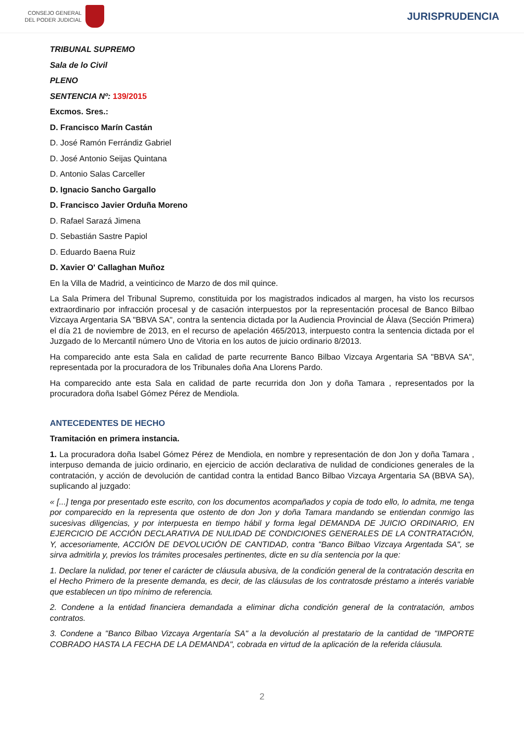CONSEJO GENERAL
DEL PODER JUDICIAL
JURISPRUDENCIA
TRIBUNAL SUPREMO
Sala de lo Civil
PLENO
SENTENCIA Nº: 139/2015
Excmos. Sres.:
D. Francisco Marín Castán
D. José Ramón Ferrándiz Gabriel
D. José Antonio Seijas Quintana
D. Antonio Salas Carceller
D. Ignacio Sancho Gargallo
D. Francisco Javier Orduña Moreno
D. Rafael Sarazá Jimena
D. Sebastián Sastre Papiol
D. Eduardo Baena Ruiz
D. Xavier O' Callaghan Muñoz
En la Villa de Madrid, a veinticinco de Marzo de dos mil quince.
La Sala Primera del Tribunal Supremo, constituida por los magistrados indicados al margen, ha visto los recursos extraordinario por infracción procesal y de casación interpuestos por la representación procesal de Banco Bilbao Vizcaya Argentaria SA "BBVA SA", contra la sentencia dictada por la Audiencia Provincial de Álava (Sección Primera) el día 21 de noviembre de 2013, en el recurso de apelación 465/2013, interpuesto contra la sentencia dictada por el Juzgado de lo Mercantil número Uno de Vitoria en los autos de juicio ordinario 8/2013.
Ha comparecido ante esta Sala en calidad de parte recurrente Banco Bilbao Vizcaya Argentaria SA "BBVA SA", representada por la procuradora de los Tribunales doña Ana Llorens Pardo.
Ha comparecido ante esta Sala en calidad de parte recurrida don Jon y doña Tamara , representados por la procuradora doña Isabel Gómez Pérez de Mendiola.
ANTECEDENTES DE HECHO
Tramitación en primera instancia.
1. La procuradora doña Isabel Gómez Pérez de Mendiola, en nombre y representación de don Jon y doña Tamara , interpuso demanda de juicio ordinario, en ejercicio de acción declarativa de nulidad de condiciones generales de la contratación, y acción de devolución de cantidad contra la entidad Banco Bilbao Vizcaya Argentaria SA (BBVA SA), suplicando al juzgado:
« [...] tenga por presentado este escrito, con los documentos acompañados y copia de todo ello, lo admita, me tenga por comparecido en la representa que ostento de don Jon y doña Tamara mandando se entiendan conmigo las sucesivas diligencias, y por interpuesta en tiempo hábil y forma legal DEMANDA DE JUICIO ORDINARIO, EN EJERCICIO DE ACCIÓN DECLARATIVA DE NULIDAD DE CONDICIONES GENERALES DE LA CONTRATACIÓN, Y, accesoriamente, ACCIÓN DE DEVOLUCIÓN DE CANTIDAD, contra "Banco Bilbao Vizcaya Argentada SA", se sirva admitirla y, previos los trámites procesales pertinentes, dicte en su día sentencia por la que:
1. Declare la nulidad, por tener el carácter de cláusula abusiva, de la condición general de la contratación descrita en el Hecho Primero de la presente demanda, es decir, de las cláusulas de los contratosde préstamo a interés variable que establecen un tipo mínimo de referencia.
2. Condene a la entidad financiera demandada a eliminar dicha condición general de la contratación, ambos contratos.
3. Condene a "Banco Bilbao Vizcaya Argentaría SA" a la devolución al prestatario de la cantidad de "IMPORTE COBRADO HASTA LA FECHA DE LA DEMANDA", cobrada en virtud de la aplicación de la referida cláusula.
2